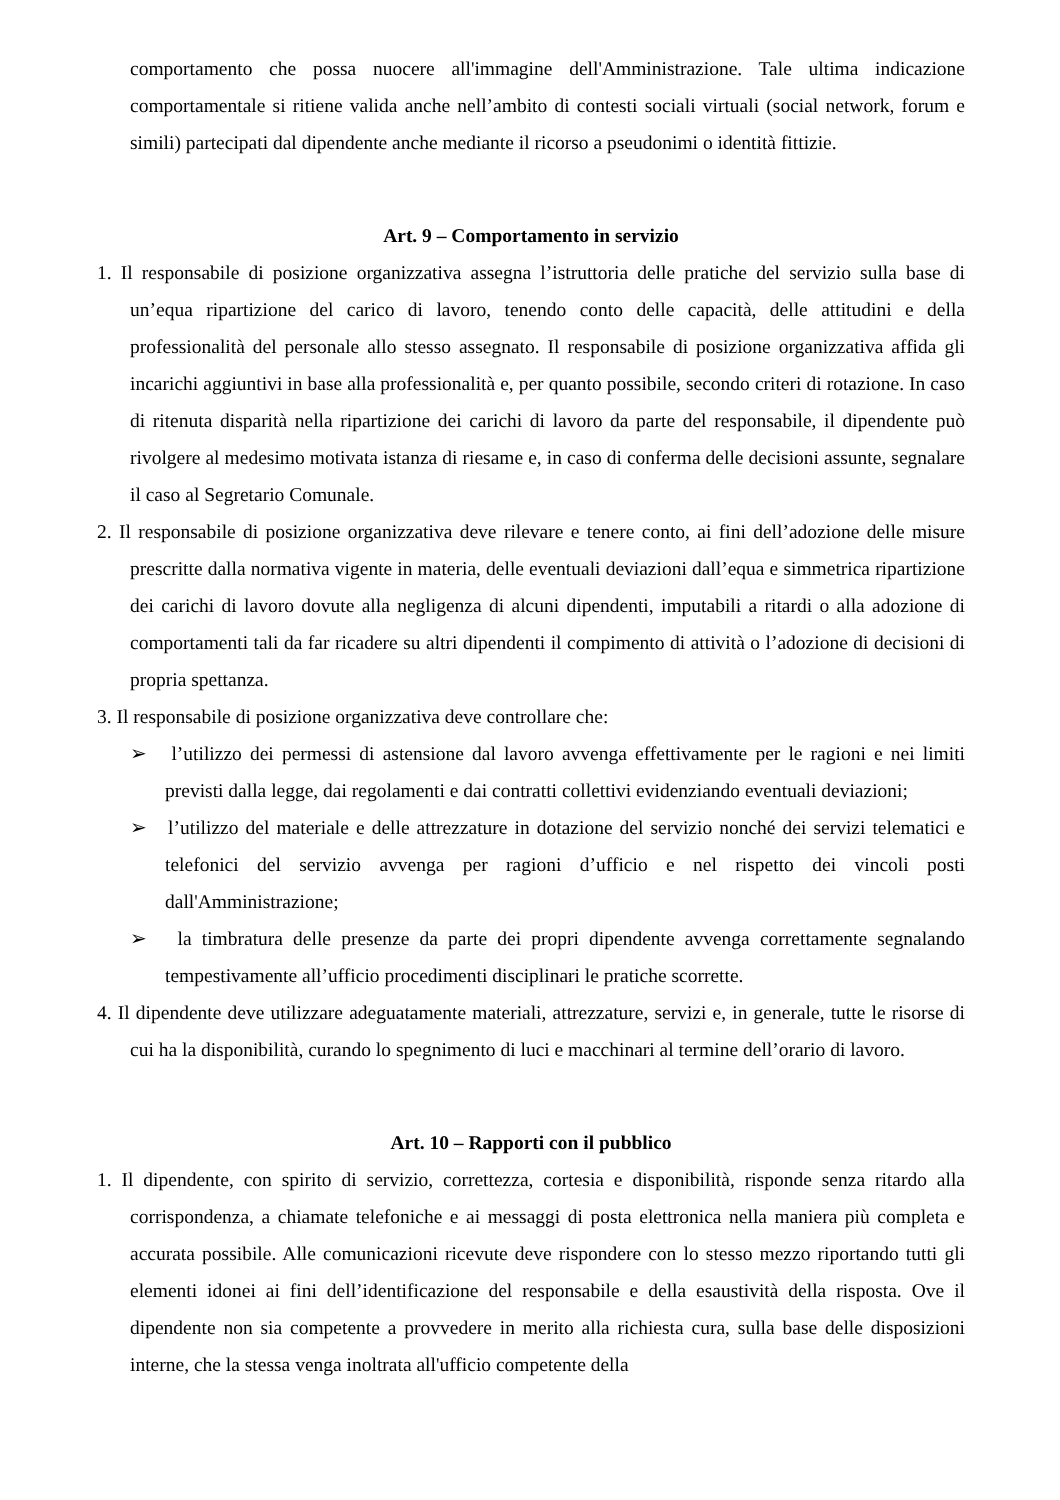comportamento che possa nuocere all'immagine dell'Amministrazione. Tale ultima indicazione comportamentale si ritiene valida anche nell’ambito di contesti sociali virtuali (social network, forum e simili) partecipati dal dipendente anche mediante il ricorso a pseudonimi o identità fittizie.
Art. 9 – Comportamento in servizio
1. Il responsabile di posizione organizzativa assegna l’istruttoria delle pratiche del servizio sulla base di un’equa ripartizione del carico di lavoro, tenendo conto delle capacità, delle attitudini e della professionalità del personale allo stesso assegnato. Il responsabile di posizione organizzativa affida gli incarichi aggiuntivi in base alla professionalità e, per quanto possibile, secondo criteri di rotazione. In caso di ritenuta disparità nella ripartizione dei carichi di lavoro da parte del responsabile, il dipendente può rivolgere al medesimo motivata istanza di riesame e, in caso di conferma delle decisioni assunte, segnalare il caso al Segretario Comunale.
2. Il responsabile di posizione organizzativa deve rilevare e tenere conto, ai fini dell’adozione delle misure prescritte dalla normativa vigente in materia, delle eventuali deviazioni dall’equa e simmetrica ripartizione dei carichi di lavoro dovute alla negligenza di alcuni dipendenti, imputabili a ritardi o alla adozione di comportamenti tali da far ricadere su altri dipendenti il compimento di attività o l’adozione di decisioni di propria spettanza.
3. Il responsabile di posizione organizzativa deve controllare che:
➢ l’utilizzo dei permessi di astensione dal lavoro avvenga effettivamente per le ragioni e nei limiti previsti dalla legge, dai regolamenti e dai contratti collettivi evidenziando eventuali deviazioni;
➢ l’utilizzo del materiale e delle attrezzature in dotazione del servizio nonché dei servizi telematici e telefonici del servizio avvenga per ragioni d’ufficio e nel rispetto dei vincoli posti dall'Amministrazione;
➢ la timbratura delle presenze da parte dei propri dipendente avvenga correttamente segnalando tempestivamente all’ufficio procedimenti disciplinari le pratiche scorrette.
4. Il dipendente deve utilizzare adeguatamente materiali, attrezzature, servizi e, in generale, tutte le risorse di cui ha la disponibilità, curando lo spegnimento di luci e macchinari al termine dell’orario di lavoro.
Art. 10 – Rapporti con il pubblico
1. Il dipendente, con spirito di servizio, correttezza, cortesia e disponibilità, risponde senza ritardo alla corrispondenza, a chiamate telefoniche e ai messaggi di posta elettronica nella maniera più completa e accurata possibile. Alle comunicazioni ricevute deve rispondere con lo stesso mezzo riportando tutti gli elementi idonei ai fini dell’identificazione del responsabile e della esaustività della risposta. Ove il dipendente non sia competente a provvedere in merito alla richiesta cura, sulla base delle disposizioni interne, che la stessa venga inoltrata all'ufficio competente della